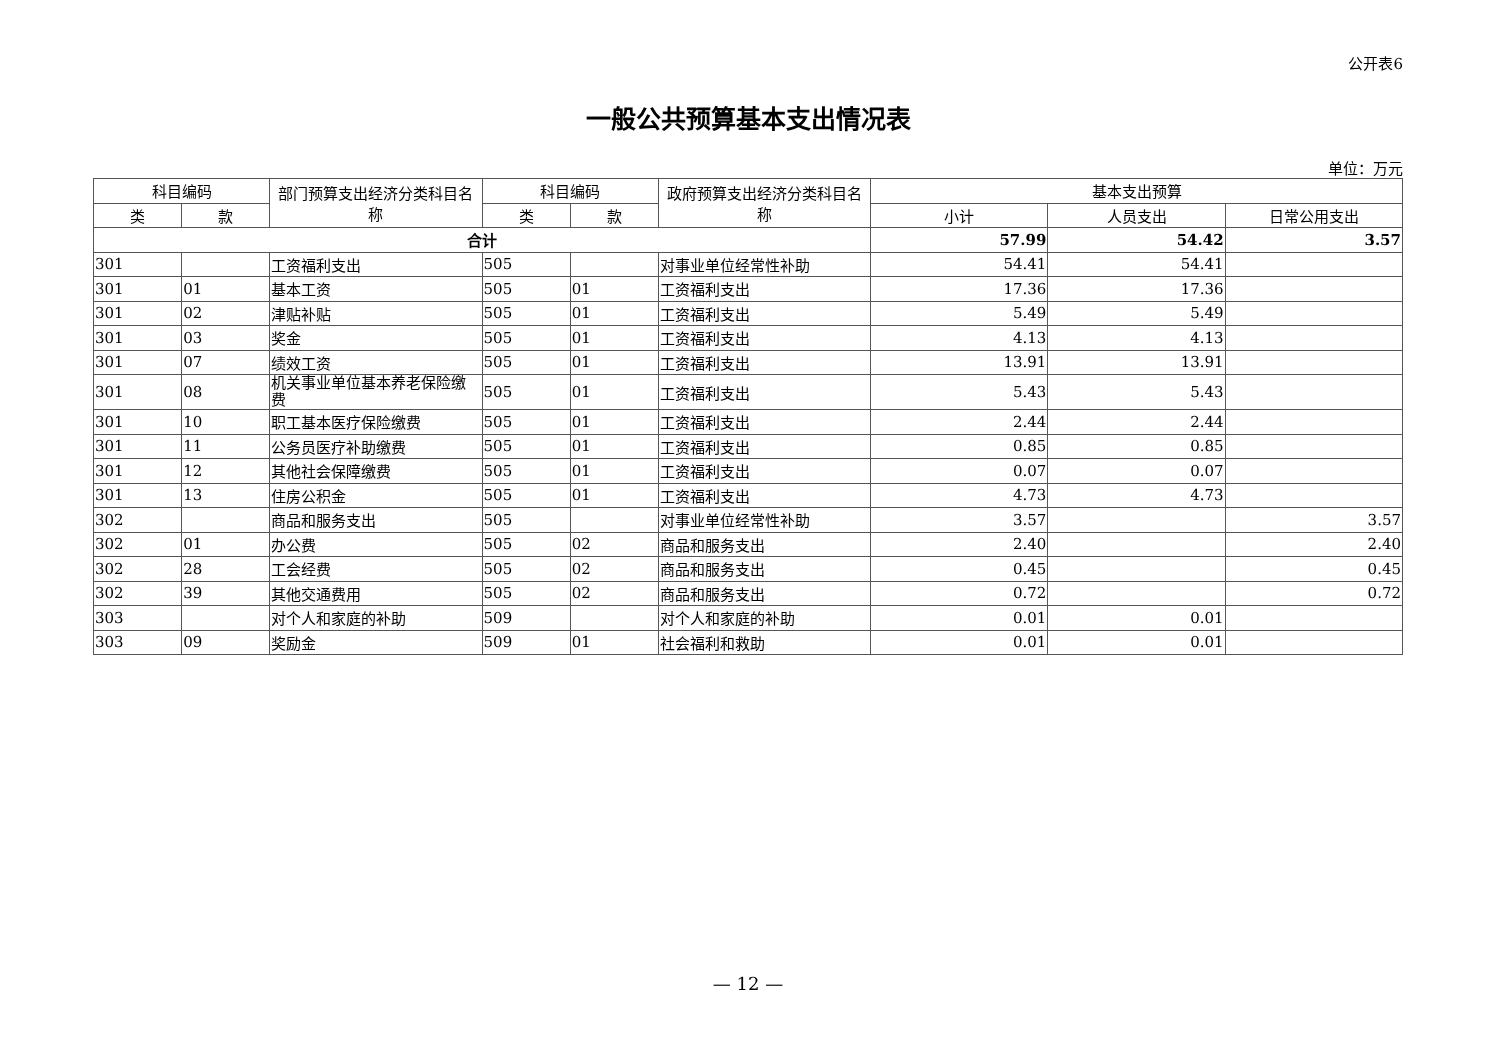公开表6
一般公共预算基本支出情况表
单位：万元
| 科目编码 | | 部门预算支出经济分类科目名称 | 科目编码 | | 政府预算支出经济分类科目名称 | 基本支出预算 | | |
| --- | --- | --- | --- | --- | --- | --- | --- | --- |
| 类 | 款 | | 类 | 款 | | 小计 | 人员支出 | 日常公用支出 |
| 合计 | | | | | | 57.99 | 54.42 | 3.57 |
| 301 | | 工资福利支出 | 505 | | 对事业单位经常性补助 | 54.41 | 54.41 | |
| 301 | 01 | 基本工资 | 505 | 01 | 工资福利支出 | 17.36 | 17.36 | |
| 301 | 02 | 津贴补贴 | 505 | 01 | 工资福利支出 | 5.49 | 5.49 | |
| 301 | 03 | 奖金 | 505 | 01 | 工资福利支出 | 4.13 | 4.13 | |
| 301 | 07 | 绩效工资 | 505 | 01 | 工资福利支出 | 13.91 | 13.91 | |
| 301 | 08 | 机关事业单位基本养老保险缴费 | 505 | 01 | 工资福利支出 | 5.43 | 5.43 | |
| 301 | 10 | 职工基本医疗保险缴费 | 505 | 01 | 工资福利支出 | 2.44 | 2.44 | |
| 301 | 11 | 公务员医疗补助缴费 | 505 | 01 | 工资福利支出 | 0.85 | 0.85 | |
| 301 | 12 | 其他社会保障缴费 | 505 | 01 | 工资福利支出 | 0.07 | 0.07 | |
| 301 | 13 | 住房公积金 | 505 | 01 | 工资福利支出 | 4.73 | 4.73 | |
| 302 | | 商品和服务支出 | 505 | | 对事业单位经常性补助 | 3.57 | | 3.57 |
| 302 | 01 | 办公费 | 505 | 02 | 商品和服务支出 | 2.40 | | 2.40 |
| 302 | 28 | 工会经费 | 505 | 02 | 商品和服务支出 | 0.45 | | 0.45 |
| 302 | 39 | 其他交通费用 | 505 | 02 | 商品和服务支出 | 0.72 | | 0.72 |
| 303 | | 对个人和家庭的补助 | 509 | | 对个人和家庭的补助 | 0.01 | 0.01 | |
| 303 | 09 | 奖励金 | 509 | 01 | 社会福利和救助 | 0.01 | 0.01 | |
— 12 —